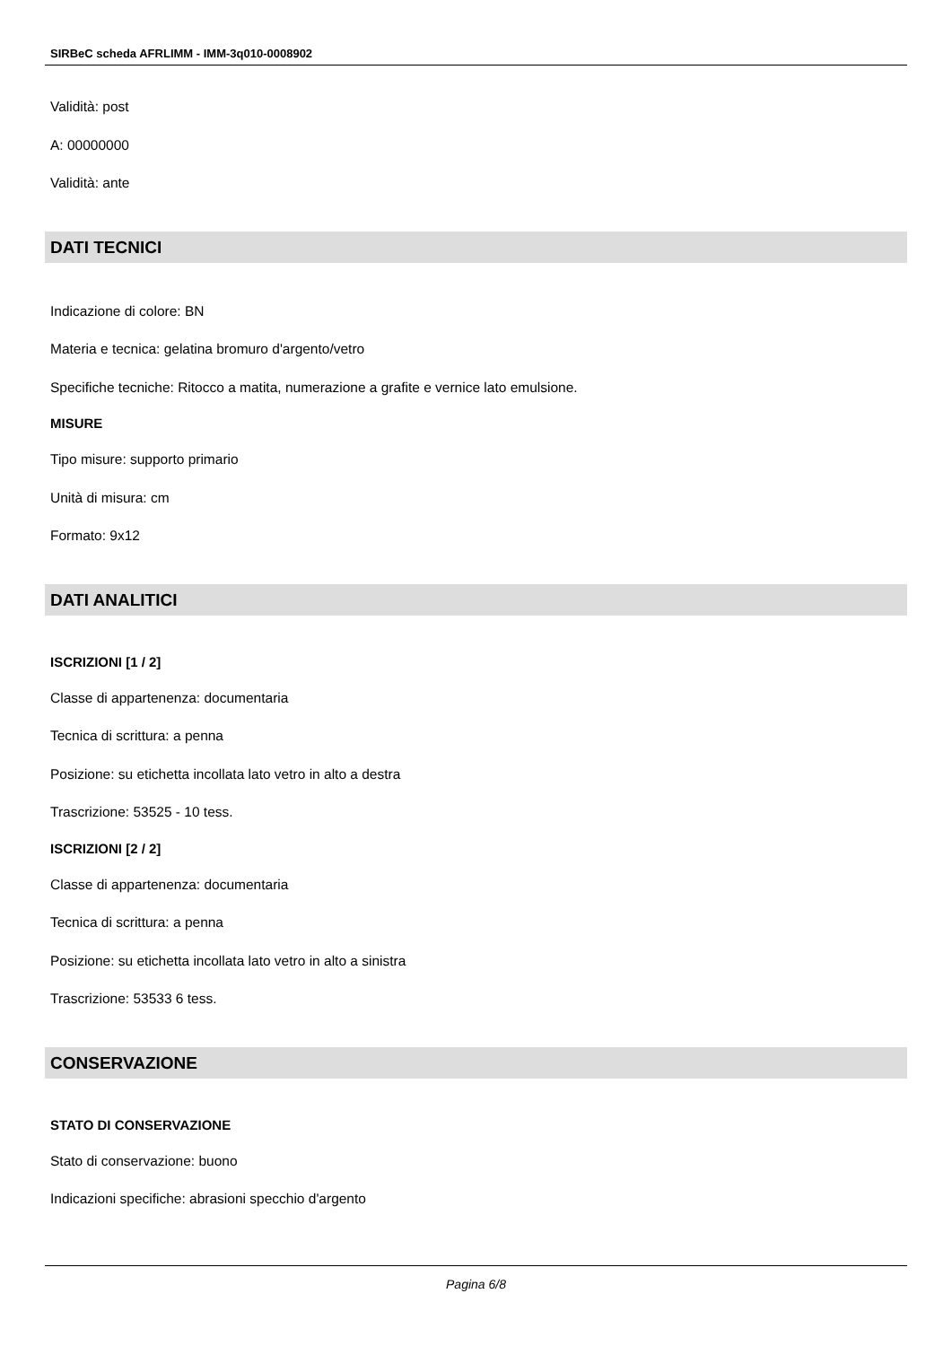SIRBeC scheda AFRLIMM - IMM-3q010-0008902
Validità: post
A: 00000000
Validità: ante
DATI TECNICI
Indicazione di colore: BN
Materia e tecnica: gelatina bromuro d'argento/vetro
Specifiche tecniche: Ritocco a matita, numerazione a grafite e vernice lato emulsione.
MISURE
Tipo misure: supporto primario
Unità di misura: cm
Formato: 9x12
DATI ANALITICI
ISCRIZIONI [1 / 2]
Classe di appartenenza: documentaria
Tecnica di scrittura: a penna
Posizione: su etichetta incollata lato vetro in alto a destra
Trascrizione: 53525 - 10 tess.
ISCRIZIONI [2 / 2]
Classe di appartenenza: documentaria
Tecnica di scrittura: a penna
Posizione: su etichetta incollata lato vetro in alto a sinistra
Trascrizione: 53533 6 tess.
CONSERVAZIONE
STATO DI CONSERVAZIONE
Stato di conservazione: buono
Indicazioni specifiche: abrasioni specchio d'argento
Pagina 6/8